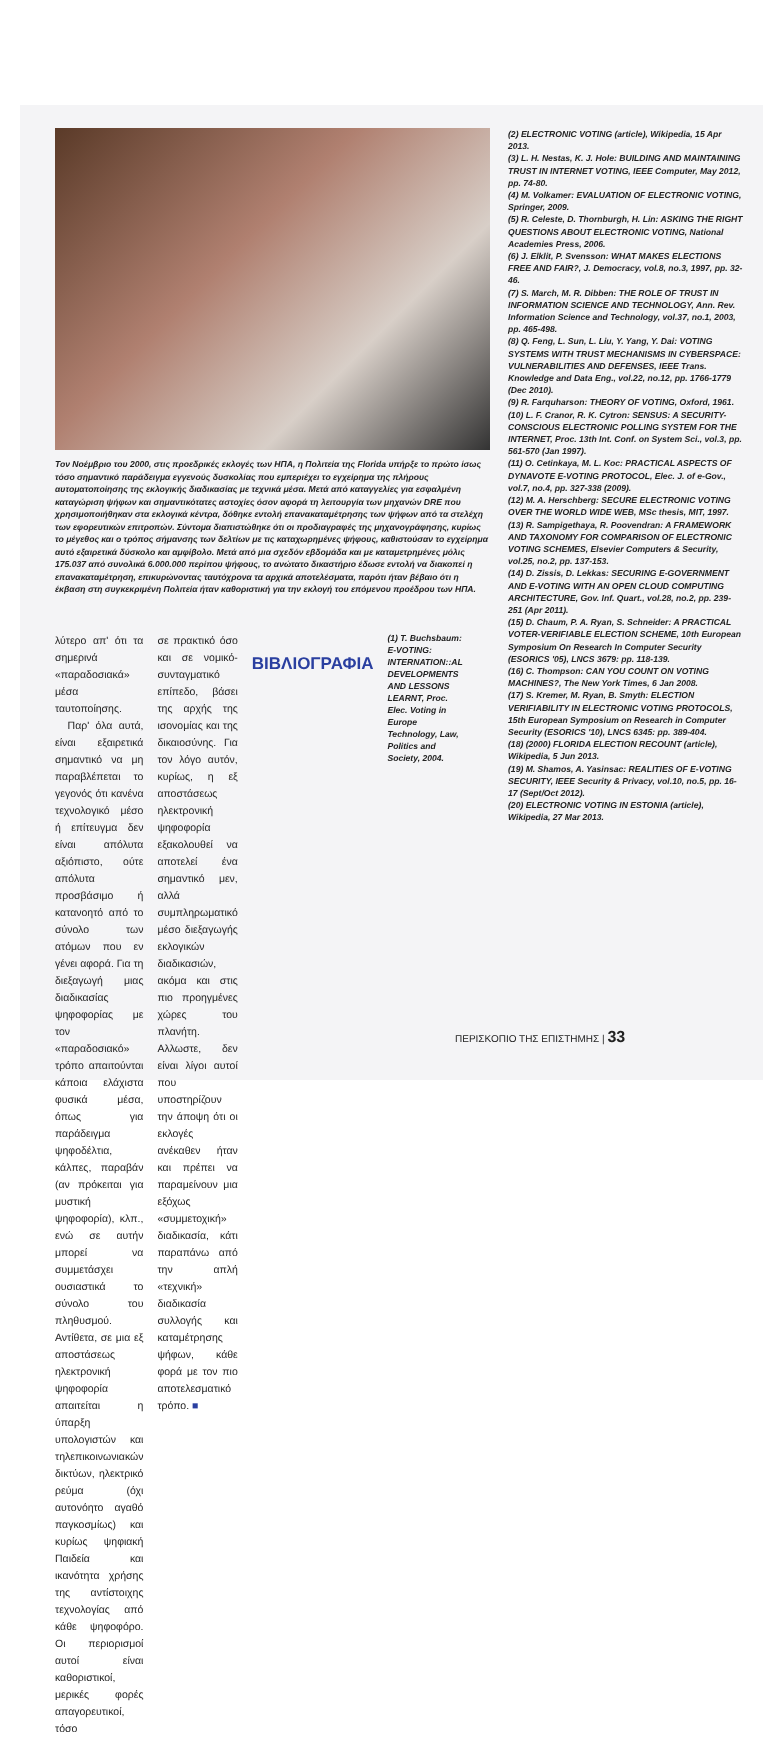Τον Νοέμβριο του 2000, στις προεδρικές εκλογές των ΗΠΑ, η Πολιτεία της Florida υπήρξε το πρώτο ίσως τόσο σημαντικό παράδειγμα εγγενούς δυσκολίας που εμπεριέχει το εγχείρημα της πλήρους αυτοματοποίησης της εκλογικής διαδικασίας με τεχνικά μέσα. Μετά από καταγγελίες για εσφαλμένη καταγώριση ψήφων και σημαντικότατες αστοχίες όσον αφορά τη λειτουργία των μηχανών DRE που χρησιμοποιήθηκαν στα εκλογικά κέντρα, δόθηκε εντολή επανακαταμέτρησης των ψήφων από τα στελέχη των εφορευτικών επιτροπών. Σύντομα διαπιστώθηκε ότι οι προδιαγραφές της μηχανογράφησης, κυρίως το μέγεθος και ο τρόπος σήμανσης των δελτίων με τις καταχωρημένες ψήφους, καθιστούσαν το εγχείρημα αυτό εξαιρετικά δύσκολο και αμφίβολο. Μετά από μια σχεδόν εβδομάδα και με καταμετρημένες μόλις 175.037 από συνολικά 6.000.000 περίπου ψήφους, το ανώτατο δικαστήριο έδωσε εντολή να διακοπεί η επανακαταμέτρηση, επικυρώνοντας ταυτόχρονα τα αρχικά αποτελέσματα, παρότι ήταν βέβαιο ότι η έκβαση στη συγκεκριμένη Πολιτεία ήταν καθοριστική για την εκλογή του επόμενου προέδρου των ΗΠΑ.
λύτερο απ' ότι τα σημερινά «παραδοσιακά» μέσα ταυτοποίησης.
Παρ' όλα αυτά, είναι εξαιρετικά σημαντικό να μη παραβλέπεται το γεγονός ότι κανένα τεχνολογικό μέσο ή επίτευγμα δεν είναι απόλυτα αξιόπιστο, ούτε απόλυτα προσβάσιμο ή κατανοητό από το σύνολο των ατόμων που εν γένει αφορά. Για τη διεξαγωγή μιας διαδικασίας ψηφοφορίας με τον «παραδοσιακό» τρόπο απαιτούνται κάποια ελάχιστα φυσικά μέσα, όπως για παράδειγμα ψηφοδέλτια, κάλπες, παραβάν (αν πρόκειται για μυστική ψηφοφορία), κλπ., ενώ σε αυτήν μπορεί να συμμετάσχει ουσιαστικά το σύνολο του πληθυσμού. Αντίθετα, σε μια εξ αποστάσεως ηλεκτρονική ψηφοφορία απαιτείται η ύπαρξη υπολογιστών και τηλεπικοινωνιακών δικτύων, ηλεκτρικό ρεύμα (όχι αυτονόητο αγαθό παγκοσμίως) και κυρίως ψηφιακή Παιδεία και ικανότητα χρήσης της αντίστοιχης τεχνολογίας από κάθε ψηφοφόρο. Οι περιορισμοί αυτοί είναι καθοριστικοί, μερικές φορές απαγορευτικοί, τόσο
σε πρακτικό όσο και σε νομικό-συνταγματικό επίπεδο, βάσει της αρχής της ισονομίας και της δικαιοσύνης. Για τον λόγο αυτόν, κυρίως, η εξ αποστάσεως ηλεκτρονική ψηφοφορία εξακολουθεί να αποτελεί ένα σημαντικό μεν, αλλά συμπληρωματικό μέσο διεξαγωγής εκλογικών διαδικασιών, ακόμα και στις πιο προηγμένες χώρες του πλανήτη. Αλλωστε, δεν είναι λίγοι αυτοί που υποστηρίζουν την άποψη ότι οι εκλογές ανέκαθεν ήταν και πρέπει να παραμείνουν μια εξόχως «συμμετοχική» διαδικασία, κάτι παραπάνω από την απλή «τεχνική» διαδικασία συλλογής και καταμέτρησης ψήφων, κάθε φορά με τον πιο αποτελεσματικό τρόπο. ■
ΒΙΒΛΙΟΓΡΑΦΙΑ
(1) T. Buchsbaum: E-VOTING: INTERNATION::AL DEVELOPMENTS AND LESSONS LEARNT, Proc. Elec. Voting in Europe Technology, Law, Politics and Society, 2004.
(2) ELECTRONIC VOTING (article), Wikipedia, 15 Apr 2013.
(3) L. H. Nestas, K. J. Hole: BUILDING AND MAINTAINING TRUST IN INTERNET VOTING, IEEE Computer, May 2012, pp. 74-80.
(4) M. Volkamer: EVALUATION OF ELECTRONIC VOTING, Springer, 2009.
(5) R. Celeste, D. Thornburgh, H. Lin: ASKING THE RIGHT QUESTIONS ABOUT ELECTRONIC VOTING, National Academies Press, 2006.
(6) J. Elklit, P. Svensson: WHAT MAKES ELECTIONS FREE AND FAIR?, J. Democracy, vol.8, no.3, 1997, pp. 32-46.
(7) S. March, M. R. Dibben: THE ROLE OF TRUST IN INFORMATION SCIENCE AND TECHNOLOGY, Ann. Rev. Information Science and Technology, vol.37, no.1, 2003, pp. 465-498.
(8) Q. Feng, L. Sun, L. Liu, Y. Yang, Y. Dai: VOTING SYSTEMS WITH TRUST MECHANISMS IN CYBERSPACE: VULNERABILITIES AND DEFENSES, IEEE Trans. Knowledge and Data Eng., vol.22, no.12, pp. 1766-1779 (Dec 2010).
(9) R. Farquharson: THEORY OF VOTING, Oxford, 1961.
(10) L. F. Cranor, R. K. Cytron: SENSUS: A SECURITY-CONSCIOUS ELECTRONIC POLLING SYSTEM FOR THE INTERNET, Proc. 13th Int. Conf. on System Sci., vol.3, pp. 561-570 (Jan 1997).
(11) O. Cetinkaya, M. L. Koc: PRACTICAL ASPECTS OF DYNAVOTE E-VOTING PROTOCOL, Elec. J. of e-Gov., vol.7, no.4, pp. 327-338 (2009).
(12) M. A. Herschberg: SECURE ELECTRONIC VOTING OVER THE WORLD WIDE WEB, MSc thesis, MIT, 1997.
(13) R. Sampigethaya, R. Poovendran: A FRAMEWORK AND TAXONOMY FOR COMPARISON OF ELECTRONIC VOTING SCHEMES, Elsevier Computers & Security, vol.25, no.2, pp. 137-153.
(14) D. Zissis, D. Lekkas: SECURING E-GOVERNMENT AND E-VOTING WITH AN OPEN CLOUD COMPUTING ARCHITECTURE, Gov. Inf. Quart., vol.28, no.2, pp. 239-251 (Apr 2011).
(15) D. Chaum, P. A. Ryan, S. Schneider: A PRACTICAL VOTER-VERIFIABLE ELECTION SCHEME, 10th European Symposium On Research In Computer Security (ESORICS '05), LNCS 3679: pp. 118-139.
(16) C. Thompson: CAN YOU COUNT ON VOTING MACHINES?, The New York Times, 6 Jan 2008.
(17) S. Kremer, M. Ryan, B. Smyth: ELECTION VERIFIABILITY IN ELECTRONIC VOTING PROTOCOLS, 15th European Symposium on Research in Computer Security (ESORICS '10), LNCS 6345: pp. 389-404.
(18) (2000) FLORIDA ELECTION RECOUNT (article), Wikipedia, 5 Jun 2013.
(19) M. Shamos, A. Yasinsac: REALITIES OF E-VOTING SECURITY, IEEE Security & Privacy, vol.10, no.5, pp. 16-17 (Sept/Oct 2012).
(20) ELECTRONIC VOTING IN ESTONIA (article), Wikipedia, 27 Mar 2013.
ΠΕΡΙΣΚΟΠΙΟ ΤΗΣ ΕΠΙΣΤΗΜΗΣ | 33